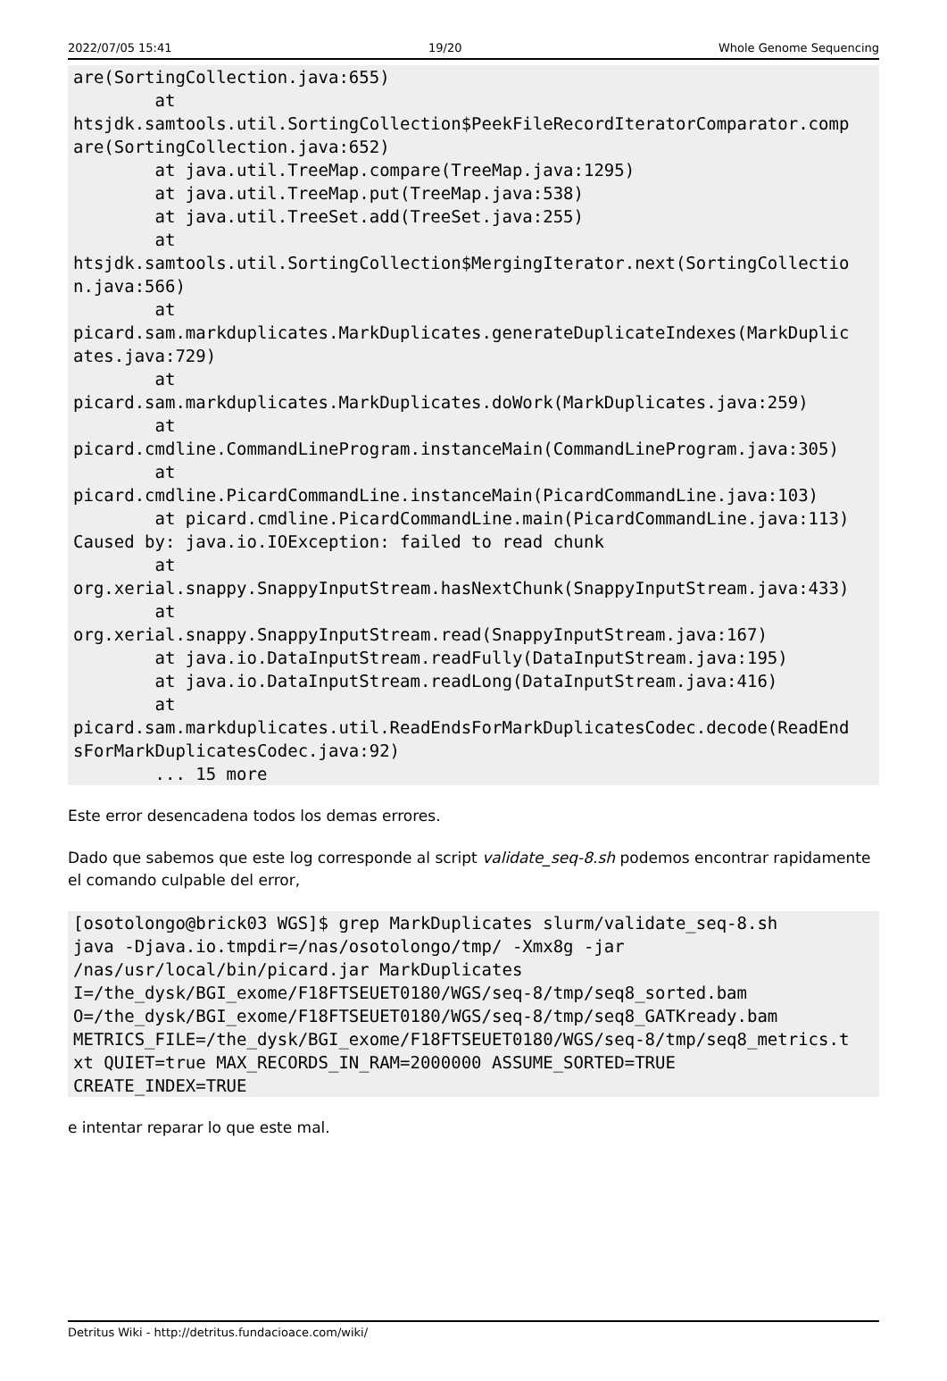2022/07/05 15:41 19/20 Whole Genome Sequencing
are(SortingCollection.java:655)
        at
htsjdk.samtools.util.SortingCollection$PeekFileRecordIteratorComparator.comp
are(SortingCollection.java:652)
        at java.util.TreeMap.compare(TreeMap.java:1295)
        at java.util.TreeMap.put(TreeMap.java:538)
        at java.util.TreeSet.add(TreeSet.java:255)
        at
htsjdk.samtools.util.SortingCollection$MergingIterator.next(SortingCollectio
n.java:566)
        at
picard.sam.markduplicates.MarkDuplicates.generateDuplicateIndexes(MarkDuplic
ates.java:729)
        at
picard.sam.markduplicates.MarkDuplicates.doWork(MarkDuplicates.java:259)
        at
picard.cmdline.CommandLineProgram.instanceMain(CommandLineProgram.java:305)
        at
picard.cmdline.PicardCommandLine.instanceMain(PicardCommandLine.java:103)
        at picard.cmdline.PicardCommandLine.main(PicardCommandLine.java:113)
Caused by: java.io.IOException: failed to read chunk
        at
org.xerial.snappy.SnappyInputStream.hasNextChunk(SnappyInputStream.java:433)
        at
org.xerial.snappy.SnappyInputStream.read(SnappyInputStream.java:167)
        at java.io.DataInputStream.readFully(DataInputStream.java:195)
        at java.io.DataInputStream.readLong(DataInputStream.java:416)
        at
picard.sam.markduplicates.util.ReadEndsForMarkDuplicatesCodec.decode(ReadEnd
sForMarkDuplicatesCodec.java:92)
        ... 15 more
Este error desencadena todos los demas errores.
Dado que sabemos que este log corresponde al script validate_seq-8.sh podemos encontrar rapidamente el comando culpable del error,
[osotolongo@brick03 WGS]$ grep MarkDuplicates slurm/validate_seq-8.sh
java -Djava.io.tmpdir=/nas/osotolongo/tmp/ -Xmx8g -jar
/nas/usr/local/bin/picard.jar MarkDuplicates
I=/the_dysk/BGI_exome/F18FTSEUET0180/WGS/seq-8/tmp/seq8_sorted.bam
O=/the_dysk/BGI_exome/F18FTSEUET0180/WGS/seq-8/tmp/seq8_GATKready.bam
METRICS_FILE=/the_dysk/BGI_exome/F18FTSEUET0180/WGS/seq-8/tmp/seq8_metrics.t
xt QUIET=true MAX_RECORDS_IN_RAM=2000000 ASSUME_SORTED=TRUE
CREATE_INDEX=TRUE
e intentar reparar lo que este mal.
Detritus Wiki - http://detritus.fundacioace.com/wiki/